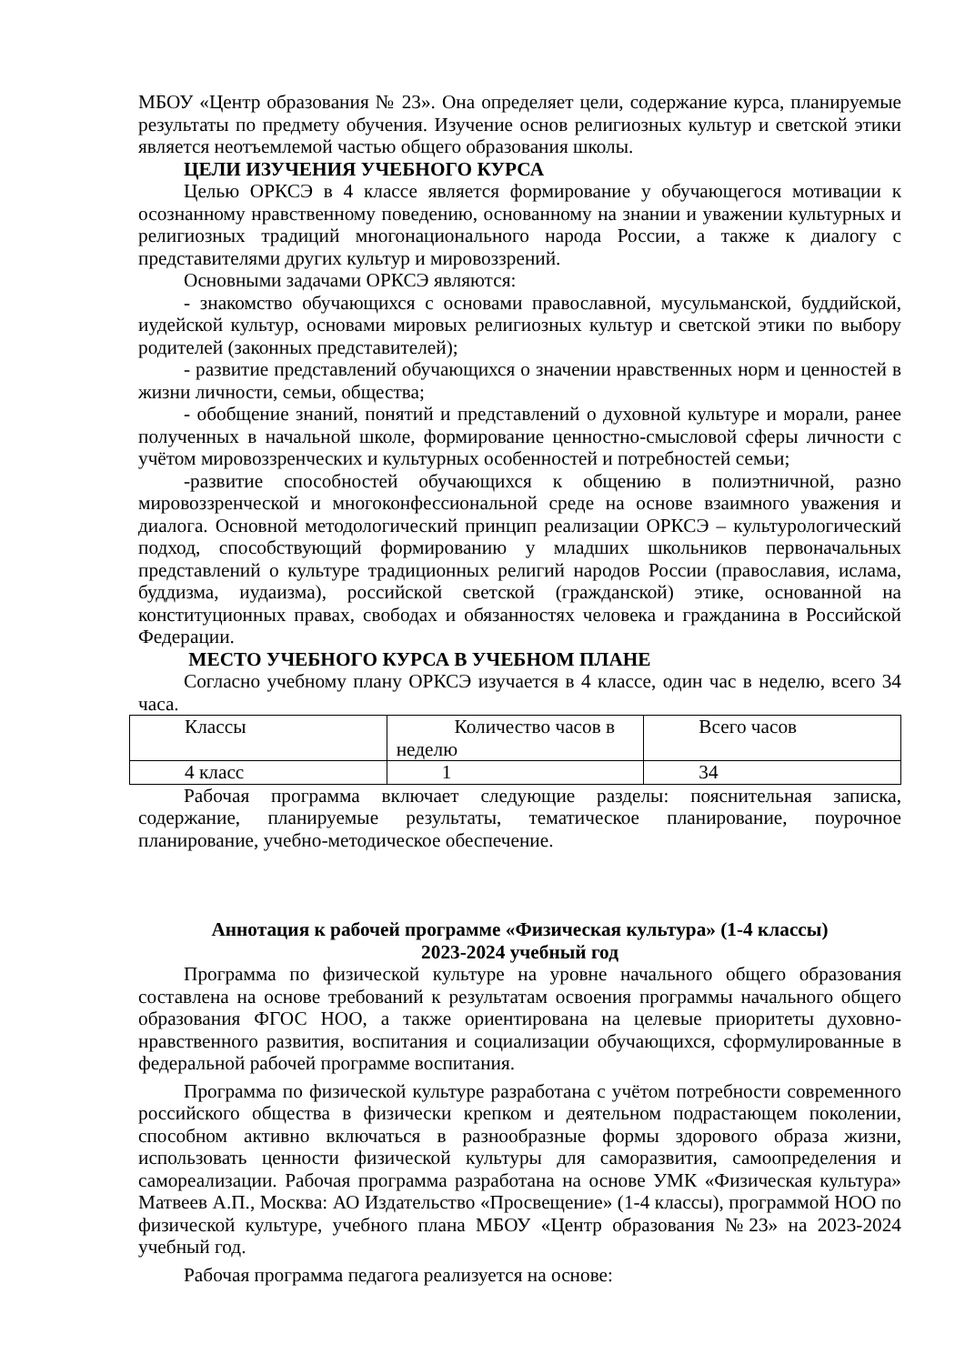МБОУ «Центр образования № 23». Она определяет цели, содержание курса, планируемые результаты по предмету обучения. Изучение основ религиозных культур и светской этики является неотъемлемой частью общего образования школы.
ЦЕЛИ ИЗУЧЕНИЯ УЧЕБНОГО КУРСА
Целью ОРКСЭ в 4 классе является формирование у обучающегося мотивации к осознанному нравственному поведению, основанному на знании и уважении культурных и религиозных традиций многонационального народа России, а также к диалогу с представителями других культур и мировоззрений.
Основными задачами ОРКСЭ являются:
- знакомство обучающихся с основами православной, мусульманской, буддийской, иудейской культур, основами мировых религиозных культур и светской этики по выбору родителей (законных представителей);
- развитие представлений обучающихся о значении нравственных норм и ценностей в жизни личности, семьи, общества;
- обобщение знаний, понятий и представлений о духовной культуре и морали, ранее полученных в начальной школе, формирование ценностно-смысловой сферы личности с учётом мировоззренческих и культурных особенностей и потребностей семьи;
-развитие способностей обучающихся к общению в полиэтничной, разно мировоззренческой и многоконфессиональной среде на основе взаимного уважения и диалога. Основной методологический принцип реализации ОРКСЭ – культурологический подход, способствующий формированию у младших школьников первоначальных представлений о культуре традиционных религий народов России (православия, ислама, буддизма, иудаизма), российской светской (гражданской) этике, основанной на конституционных правах, свободах и обязанностях человека и гражданина в Российской Федерации.
МЕСТО УЧЕБНОГО КУРСА В УЧЕБНОМ ПЛАНЕ
Согласно учебному плану ОРКСЭ изучается в 4 классе, один час в неделю, всего 34 часа.
| Классы | Количество часов в неделю | Всего часов |
| 4 класс | 1 | 34 |
Рабочая программа включает следующие разделы: пояснительная записка, содержание, планируемые результаты, тематическое планирование, поурочное планирование, учебно-методическое обеспечение.
Аннотация к рабочей программе «Физическая культура» (1-4 классы)
2023-2024 учебный год
Программа по физической культуре на уровне начального общего образования составлена на основе требований к результатам освоения программы начального общего образования ФГОС НОО, а также ориентирована на целевые приоритеты духовно-нравственного развития, воспитания и социализации обучающихся, сформулированные в федеральной рабочей программе воспитания.
Программа по физической культуре разработана с учётом потребности современного российского общества в физически крепком и деятельном подрастающем поколении, способном активно включаться в разнообразные формы здорового образа жизни, использовать ценности физической культуры для саморазвития, самоопределения и самореализации. Рабочая программа разработана на основе УМК «Физическая культура» Матвеев А.П., Москва: АО Издательство «Просвещение» (1-4 классы), программой НОО по физической культуре, учебного плана МБОУ «Центр образования №23» на 2023-2024 учебный год.
Рабочая программа педагога реализуется на основе: